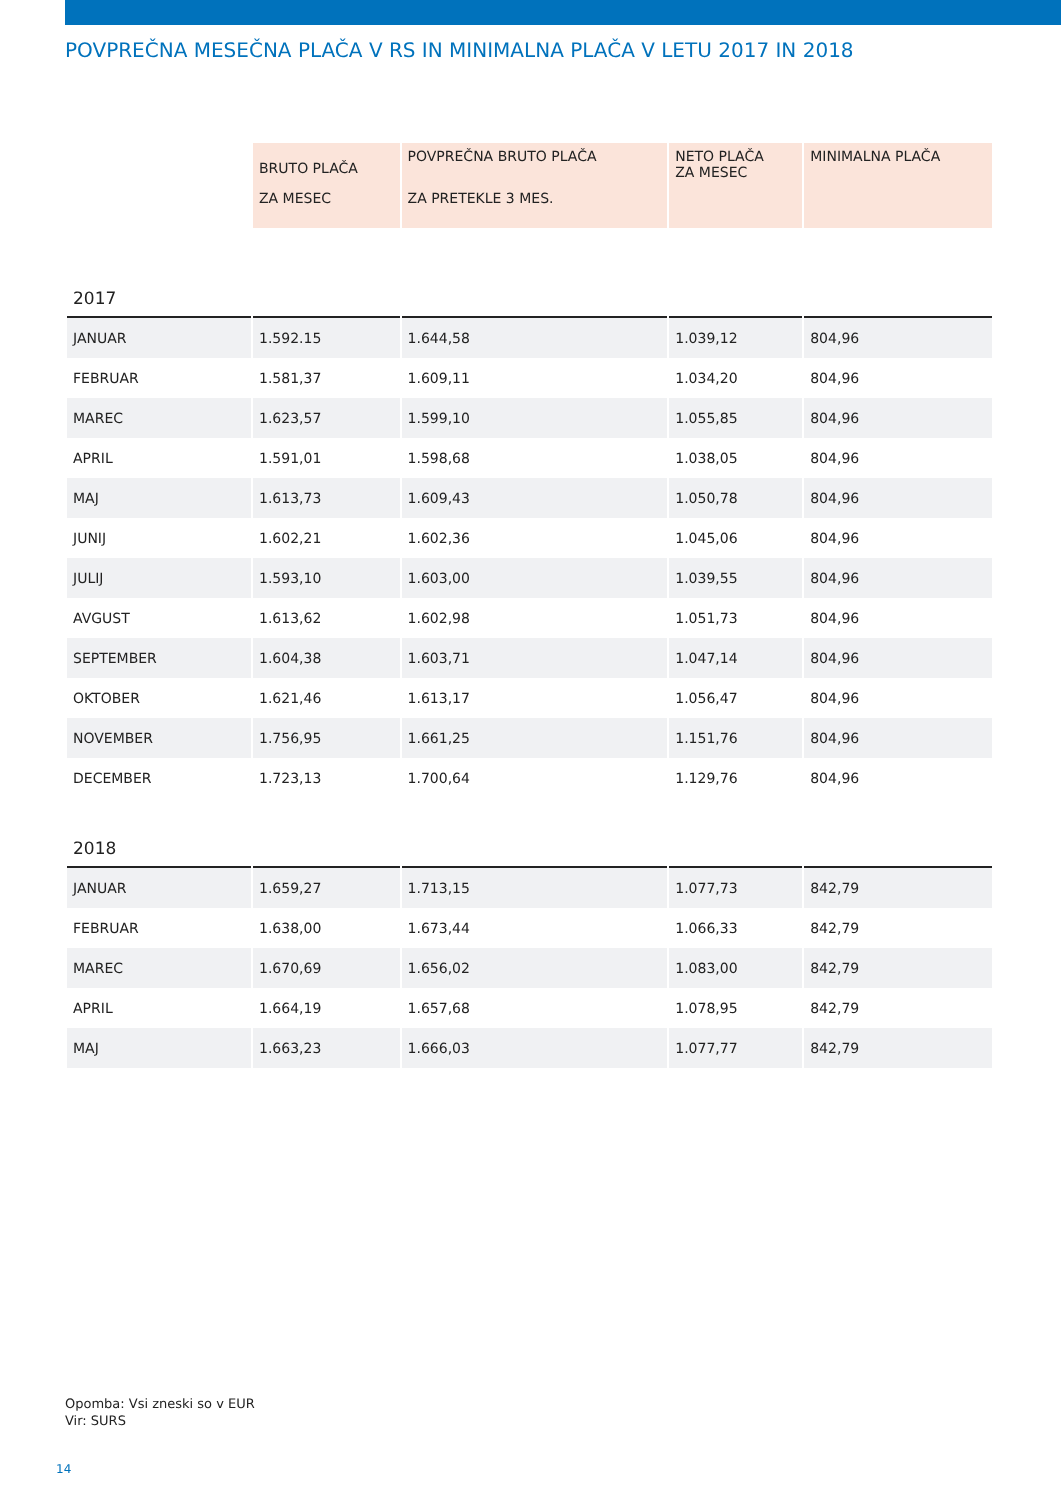POVPREČNA MESEČNA PLAČA V RS IN MINIMALNA PLAČA V LETU 2017 IN 2018
| | BRUTO PLAČA | POVPREČNA BRUTO PLAČA | NETO PLAČA ZA MESEC | MINIMALNA PLAČA |
| | ZA MESEC | ZA PRETEKLE 3 MES. | | |
| 2017 | | | | |
| JANUAR | 1.592.15 | 1.644,58 | 1.039,12 | 804,96 |
| FEBRUAR | 1.581,37 | 1.609,11 | 1.034,20 | 804,96 |
| MAREC | 1.623,57 | 1.599,10 | 1.055,85 | 804,96 |
| APRIL | 1.591,01 | 1.598,68 | 1.038,05 | 804,96 |
| MAJ | 1.613,73 | 1.609,43 | 1.050,78 | 804,96 |
| JUNIJ | 1.602,21 | 1.602,36 | 1.045,06 | 804,96 |
| JULIJ | 1.593,10 | 1.603,00 | 1.039,55 | 804,96 |
| AVGUST | 1.613,62 | 1.602,98 | 1.051,73 | 804,96 |
| SEPTEMBER | 1.604,38 | 1.603,71 | 1.047,14 | 804,96 |
| OKTOBER | 1.621,46 | 1.613,17 | 1.056,47 | 804,96 |
| NOVEMBER | 1.756,95 | 1.661,25 | 1.151,76 | 804,96 |
| DECEMBER | 1.723,13 | 1.700,64 | 1.129,76 | 804,96 |
| 2018 | | | | |
| JANUAR | 1.659,27 | 1.713,15 | 1.077,73 | 842,79 |
| FEBRUAR | 1.638,00 | 1.673,44 | 1.066,33 | 842,79 |
| MAREC | 1.670,69 | 1.656,02 | 1.083,00 | 842,79 |
| APRIL | 1.664,19 | 1.657,68 | 1.078,95 | 842,79 |
| MAJ | 1.663,23 | 1.666,03 | 1.077,77 | 842,79 |
Opomba: Vsi zneski so v EUR
Vir: SURS
14